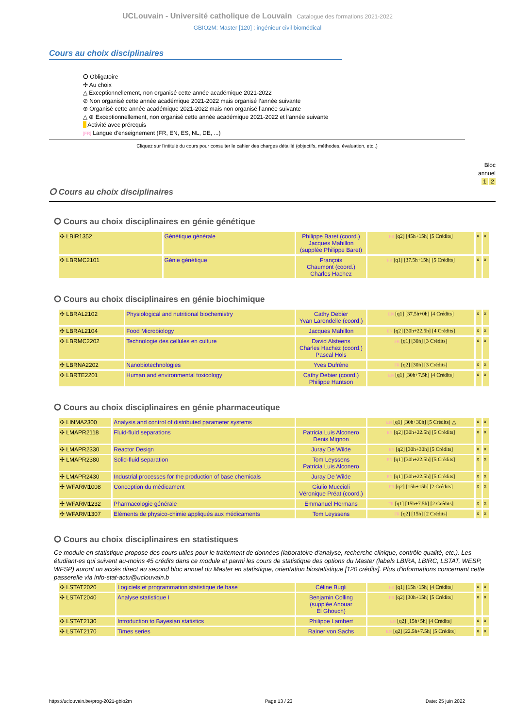UCLouvain - Université catholique de Louvain Catalogue des formations 2021-2022
GBIO2M: Master [120] : ingénieur civil biomédical
Cours au choix disciplinaires
⭘ Obligatoire
✣ Au choix
△ Exceptionnellement, non organisé cette année académique 2021-2022
⊘ Non organisé cette année académique 2021-2022 mais organisé l’année suivante
⊕ Organisé cette année académique 2021-2022 mais non organisé l’année suivante
△ ⊕ Exceptionnellement, non organisé cette année académique 2021-2022 et l’année suivante
Activité avec prérequis
[FR] Langue d'enseignement (FR, EN, ES, NL, DE, ...)
Cliquez sur l'intitulé du cours pour consulter le cahier des charges détaillé (objectifs, méthodes, évaluation, etc..)
Bloc
annuel
1 2
⭘ Cours au choix disciplinaires
⭘ Cours au choix disciplinaires en génie génétique
| ✣ LBIR1352 | Génétique générale | Philippe Baret (coord.) Jacques Mahillon (supplée Philippe Baret) | FR [q2] [45h+15h] [5 Crédits] | x | x |
| ✣ LBRMC2101 | Génie génétique | François Chaumont (coord.) Charles Hachez | FR [q1] [37.5h+15h] [5 Crédits] | x | x |
⭘ Cours au choix disciplinaires en génie biochimique
| ✣ LBRAL2102 | Physiological and nutritional biochemistry | Cathy Debier Yvan Larondelle (coord.) | EN [q1] [37.5h+0h] [4 Crédits] | x | x |
| ✣ LBRAL2104 | Food Microbiology | Jacques Mahillon | EN [q2] [30h+22.5h] [4 Crédits] | x | x |
| ✣ LBRMC2202 | Technologie des cellules en culture | David Alsteens Charles Hachez (coord.) Pascal Hols | FR [q1] [30h] [3 Crédits] | x | x |
| ✣ LBRNA2202 | Nanobiotechnologies | Yves Dufrêne | FR [q2] [30h] [3 Crédits] | x | x |
| ✣ LBRTE2201 | Human and environmental toxicology | Cathy Debier (coord.) Philippe Hantson | EN [q1] [30h+7.5h] [4 Crédits] | x | x |
⭘ Cours au choix disciplinaires en génie pharmaceutique
| ✣ LINMA2300 | Analysis and control of distributed parameter systems | | EN [q1] [30h+30h] [5 Crédits] △ | x | x |
| ✣ LMAPR2118 | Fluid-fluid separations | Patricia Luis Alconero Denis Mignon | EN [q2] [30h+22.5h] [5 Crédits] | x | x |
| ✣ LMAPR2330 | Reactor Design | Juray De Wilde | EN [q2] [30h+30h] [5 Crédits] | x | x |
| ✣ LMAPR2380 | Solid-fluid separation | Tom Leyssens Patricia Luis Alconero | EN [q1] [30h+22.5h] [5 Crédits] | x | x |
| ✣ LMAPR2430 | Industrial processes for the production of base chemicals | Juray De Wilde | EN [q1] [30h+22.5h] [5 Crédits] | x | x |
| ✣ WFARM1008 | Conception du médicament | Giulio Muccioli Véronique Préat (coord.) | FR [q2] [15h+15h] [2 Crédits] | x | x |
| ✣ WFARM1232 | Pharmacologie générale | Emmanuel Hermans | FR [q1] [15h+7.5h] [2 Crédits] | x | x |
| ✣ WFARM1307 | Eléments de physico-chimie appliqués aux médicaments | Tom Leyssens | FR [q2] [15h] [2 Crédits] | x | x |
⭘ Cours au choix disciplinaires en statistiques
Ce module en statistique propose des cours utiles pour le traitement de données (laboratoire d'analyse, recherche clinique, contrôle qualité, etc.). Les étudiant·es qui suivent au-moins 45 crédits dans ce module et parmi les cours de statistique des options du Master (labels LBIRA, LBIRC, LSTAT, WESP, WFSP) auront un accès direct au second bloc annuel du Master en statistique, orientation biostatistique [120 crédits]. Plus d'informations concernant cette passerelle via info-stat-actu@uclouvain.b
| ✣ LSTAT2020 | Logiciels et programmation statistique de base | Céline Bugli | FR [q1] [15h+15h] [4 Crédits] | x | x |
| ✣ LSTAT2040 | Analyse statistique I | Benjamin Colling (supplée Anouar El Ghouch) | FR [q2] [30h+15h] [5 Crédits] | x | x |
| ✣ LSTAT2130 | Introduction to Bayesian statistics | Philippe Lambert | EN [q2] [15h+5h] [4 Crédits] | x | x |
| ✣ LSTAT2170 | Times series | Rainer von Sachs | EN [q2] [22.5h+7.5h] [5 Crédits] | x | x |
https://uclouvain.be/prog-2021-gbio2m Page 13 / 23 Date: 25 juin 2022